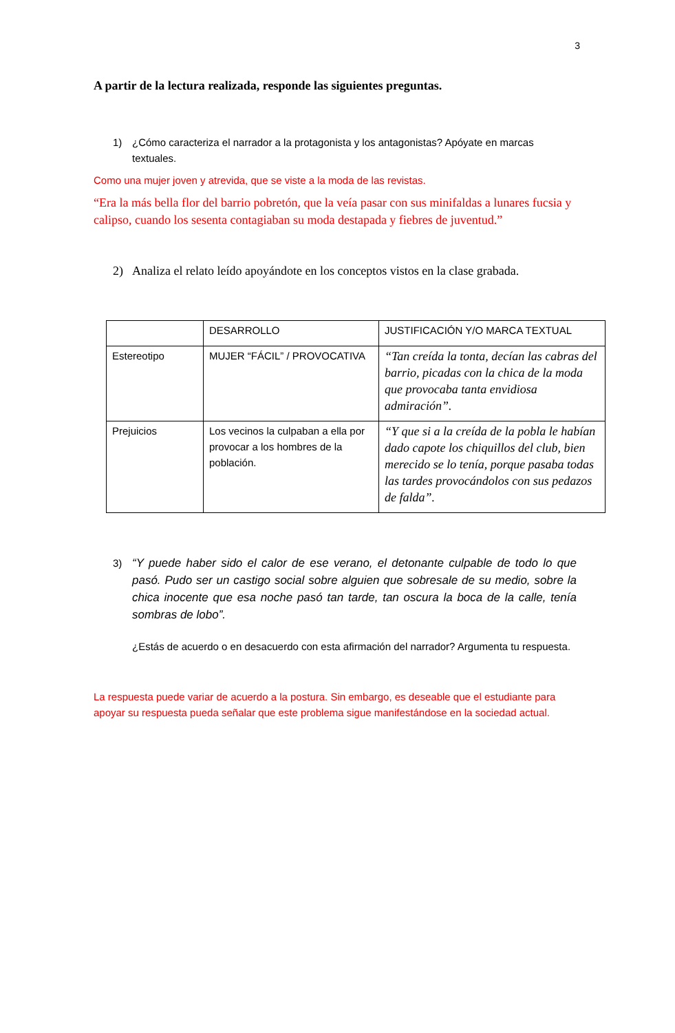3
A partir de la lectura realizada, responde las siguientes preguntas.
1) ¿Cómo caracteriza el narrador a la protagonista y los antagonistas? Apóyate en marcas textuales.
Como una mujer joven y atrevida, que se viste a la moda de las revistas.
“Era la más bella flor del barrio pobretón, que la veía pasar con sus minifaldas a lunares fucsia y calipso, cuando los sesenta contagiaban su moda destapada y fiebres de juventud.”
2) Analiza el relato leído apoyándote en los conceptos vistos en la clase grabada.
| | DESARROLLO | JUSTIFICACIÓN Y/O MARCA TEXTUAL |
| Estereotipo | MUJER “FÁCIL” / PROVOCATIVA | “Tan creída la tonta, decían las cabras del barrio, picadas con la chica de la moda que provocaba tanta envidiosa admiración”. |
| Prejuicios | Los vecinos la culpaban a ella por provocar a los hombres de la población. | “Y que si a la creída de la pobla le habían dado capote los chiquillos del club, bien merecido se lo tenía, porque pasaba todas las tardes provocándolos con sus pedazos de falda”. |
3) “Y puede haber sido el calor de ese verano, el detonante culpable de todo lo que pasó. Pudo ser un castigo social sobre alguien que sobresale de su medio, sobre la chica inocente que esa noche pasó tan tarde, tan oscura la boca de la calle, tenía sombras de lobo”.
¿Estás de acuerdo o en desacuerdo con esta afirmación del narrador? Argumenta tu respuesta.
La respuesta puede variar de acuerdo a la postura. Sin embargo, es deseable que el estudiante para apoyar su respuesta pueda señalar que este problema sigue manifestándose en la sociedad actual.